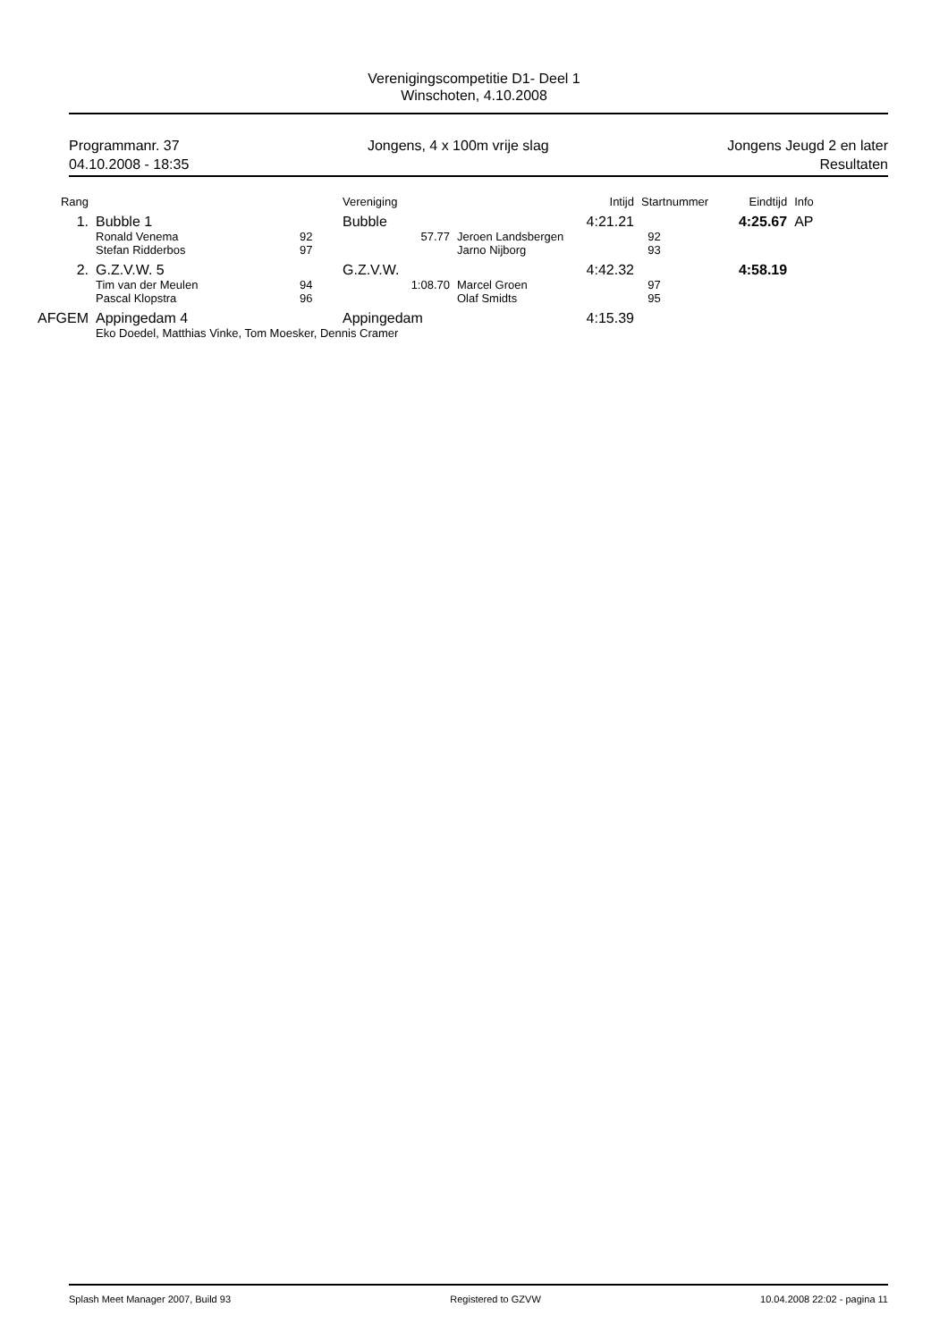Verenigingscompetitie D1- Deel 1
Winschoten, 4.10.2008
Programmanr. 37
04.10.2008 - 18:35
Jongens, 4 x 100m vrije slag Jongens Jeugd 2 en later
Resultaten
| Rang | | | Vereniging | | Intijd | Startnummer | Eindtijd | Info |
| --- | --- | --- | --- | --- | --- | --- | --- | --- |
| 1. | Bubble 1 | | Bubble | | 4:21.21 | | 4:25.67 | AP |
| | Ronald Venema | 92 | 57.77 | Jeroen Landsbergen | | 92 | | |
| | Stefan Ridderbos | 97 | | Jarno Nijborg | | 93 | | |
| 2. | G.Z.V.W. 5 | | G.Z.V.W. | | 4:42.32 | | 4:58.19 | |
| | Tim van der Meulen | 94 | 1:08.70 | Marcel Groen | | 97 | | |
| | Pascal Klopstra | 96 | | Olaf Smidts | | 95 | | |
| AFGEM | Appingedam 4 | | Appingedam | | 4:15.39 | | | |
| | Eko Doedel, Matthias Vinke, Tom Moesker, Dennis Cramer | | | | | | | |
Splash Meet Manager 2007, Build 93
Registered to GZVW 10.04.2008 22:02 - pagina 11